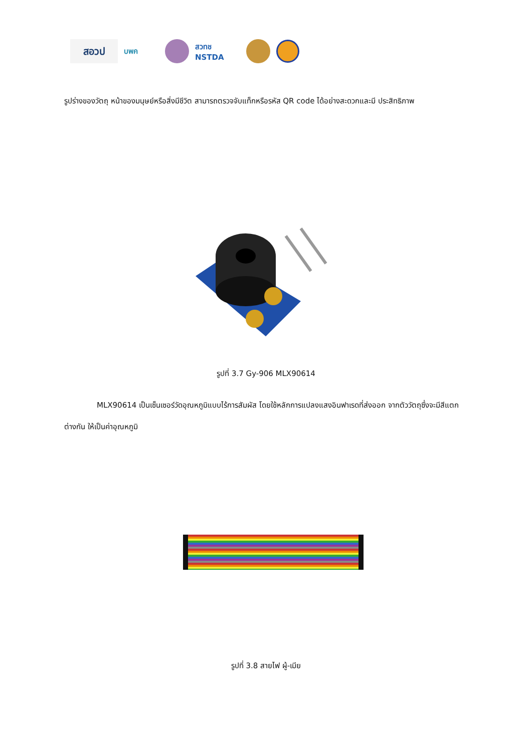สอวป
บพค
สวทช NSTDA
รูปร่างของวัตถุ หน้าของมนุษย์หรือสิ่งมีชีวิต สามารถตรวจจับแท็กหรือรหัส QR code ได้อย่างสะดวกและมี ประสิทธิภาพ
รูปที่ 3.7 Gy-906 MLX90614
MLX90614 เป็นเซ็นเซอร์วัดอุณหภูมิแบบไร้การสัมผัส โดยใช้หลักการแปลงแสงอินฟาเรดที่ส่งออก จากตัววัตถุซึ่งจะมีสีแตกต่างกัน ให้เป็นค่าอุณหภูมิ
รูปที่ 3.8 สายไฟ ผู้-เมีย